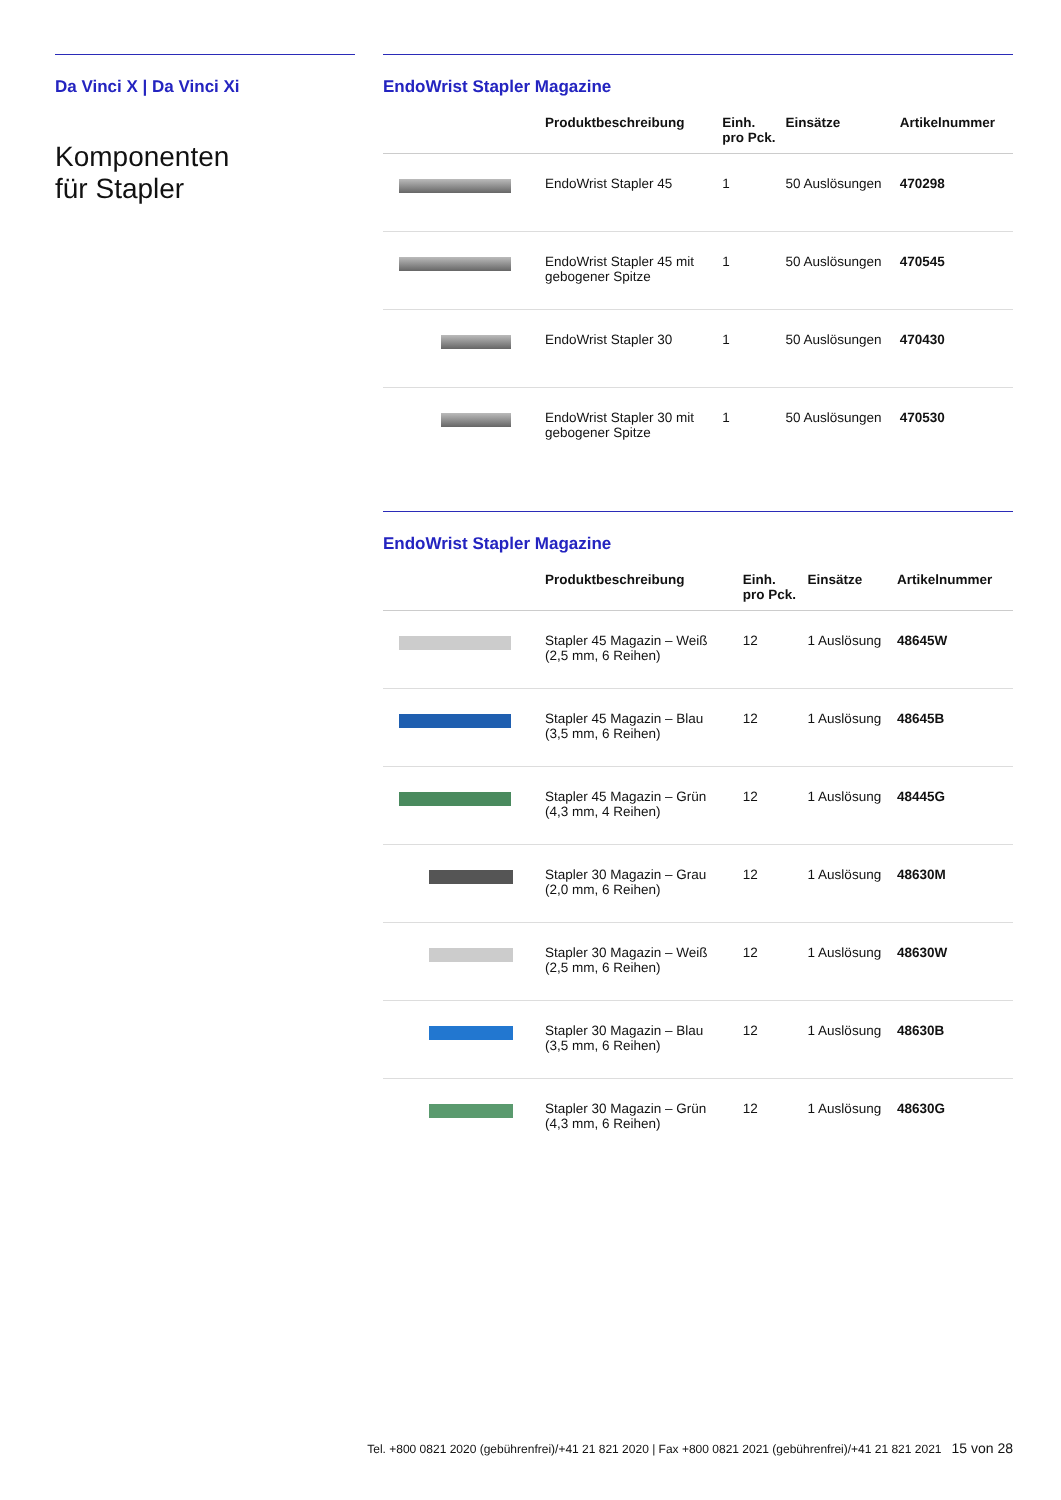Da Vinci X | Da Vinci Xi
Komponenten
für Stapler
EndoWrist Stapler Magazine
| | Produktbeschreibung | Einh. pro Pck. | Einsätze | Artikelnummer |
| --- | --- | --- | --- | --- |
| | EndoWrist Stapler 45 | 1 | 50 Auslösungen | 470298 |
| | EndoWrist Stapler 45 mit gebogener Spitze | 1 | 50 Auslösungen | 470545 |
| | EndoWrist Stapler 30 | 1 | 50 Auslösungen | 470430 |
| | EndoWrist Stapler 30 mit gebogener Spitze | 1 | 50 Auslösungen | 470530 |
EndoWrist Stapler Magazine
| | Produktbeschreibung | Einh. pro Pck. | Einsätze | Artikelnummer |
| --- | --- | --- | --- | --- |
| | Stapler 45 Magazin – Weiß (2,5 mm, 6 Reihen) | 12 | 1 Auslösung | 48645W |
| | Stapler 45 Magazin – Blau (3,5 mm, 6 Reihen) | 12 | 1 Auslösung | 48645B |
| | Stapler 45 Magazin – Grün (4,3 mm, 4 Reihen) | 12 | 1 Auslösung | 48445G |
| | Stapler 30 Magazin – Grau (2,0 mm, 6 Reihen) | 12 | 1 Auslösung | 48630M |
| | Stapler 30 Magazin – Weiß (2,5 mm, 6 Reihen) | 12 | 1 Auslösung | 48630W |
| | Stapler 30 Magazin – Blau (3,5 mm, 6 Reihen) | 12 | 1 Auslösung | 48630B |
| | Stapler 30 Magazin – Grün (4,3 mm, 6 Reihen) | 12 | 1 Auslösung | 48630G |
Tel. +800 0821 2020 (gebührenfrei)/+41 21 821 2020 | Fax +800 0821 2021 (gebührenfrei)/+41 21 821 2021 15 von 28